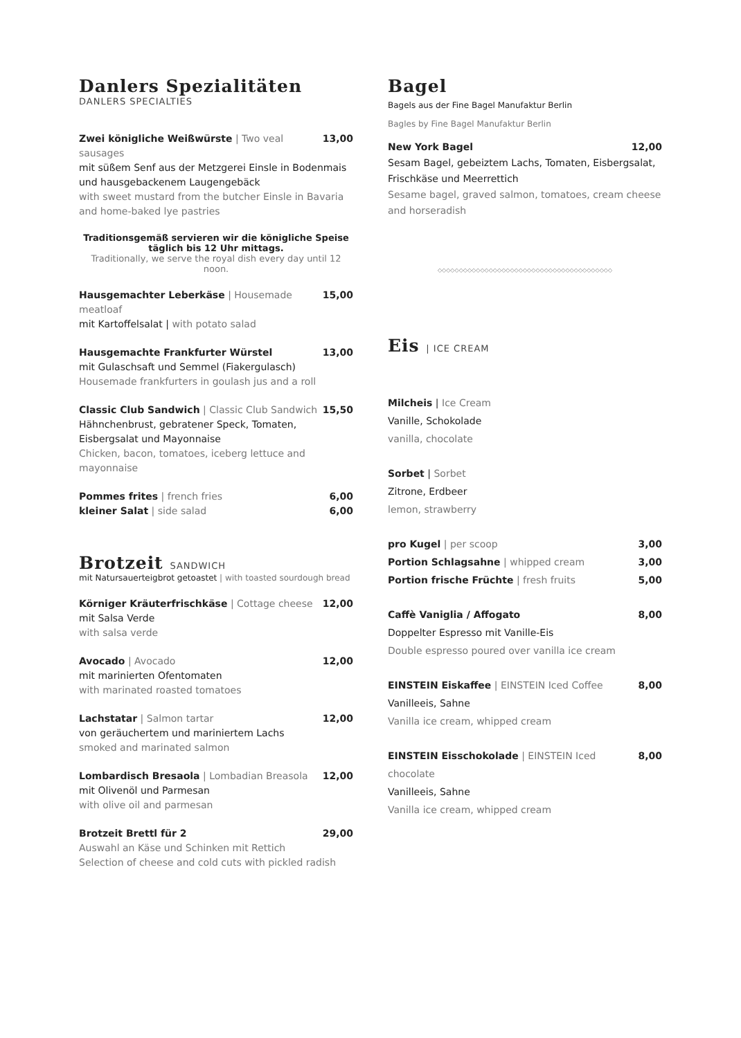Danlers Spezialitäten
DANLERS SPECIALTIES
Zwei königliche Weißwürste | Two veal sausages 13,00
mit süßem Senf aus der Metzgerei Einsle in Bodenmais und hausgebackenem Laugengebäck
with sweet mustard from the butcher Einsle in Bavaria and home-baked lye pastries
Traditionsgemäß servieren wir die königliche Speise
täglich bis 12 Uhr mittags.
Traditionally, we serve the royal dish every day until 12 noon.
Hausgemachter Leberkäse | Housemade meatloaf 15,00
mit Kartoffelsalat | with potato salad
Hausgemachte Frankfurter Würstel 13,00
mit Gulaschsaft und Semmel (Fiakergulasch)
Housemade frankfurters in goulash jus and a roll
Classic Club Sandwich | Classic Club Sandwich 15,50
Hähnchenbrust, gebratener Speck, Tomaten, Eisbergsalat und Mayonnaise
Chicken, bacon, tomatoes, iceberg lettuce and mayonnaise
Pommes frites | french fries 6,00
kleiner Salat | side salad 6,00
Brotzeit SANDWICH
mit Natursauerteigbrot getoastet | with toasted sourdough bread
Körniger Kräuterfrischkäse | Cottage cheese 12,00
mit Salsa Verde
with salsa verde
Avocado | Avocado 12,00
mit marinierten Ofentomaten
with marinated roasted tomatoes
Lachstatar | Salmon tartar 12,00
von geräuchertem und mariniertem Lachs
smoked and marinated salmon
Lombardisch Bresaola | Lombadian Breasola 12,00
mit Olivenöl und Parmesan
with olive oil and parmesan
Brotzeit Brettl für 2 29,00
Auswahl an Käse und Schinken mit Rettich
Selection of cheese and cold cuts with pickled radish
Bagel
Bagels aus der Fine Bagel Manufaktur Berlin
Bagles by Fine Bagel Manufaktur Berlin
New York Bagel 12,00
Sesam Bagel, gebeiztem Lachs, Tomaten, Eisbergsalat, Frischkäse und Meerrettich
Sesame bagel, graved salmon, tomatoes, cream cheese and horseradish
◇◇◇◇◇◇◇◇◇◇◇◇◇◇◇◇◇◇◇◇◇◇◇◇◇◇◇◇◇◇◇◇◇◇◇◇◇◇◇◇◇
Eis | ICE CREAM
Milcheis | Ice Cream
Vanille, Schokolade
vanilla, chocolate
Sorbet | Sorbet
Zitrone, Erdbeer
lemon, strawberry
pro Kugel | per scoop 3,00
Portion Schlagsahne | whipped cream 3,00
Portion frische Früchte | fresh fruits 5,00
Caffè Vaniglia / Affogato 8,00
Doppelter Espresso mit Vanille-Eis
Double espresso poured over vanilla ice cream
EINSTEIN Eiskaffee | EINSTEIN Iced Coffee 8,00
Vanilleeis, Sahne
Vanilla ice cream, whipped cream
EINSTEIN Eisschokolade | EINSTEIN Iced chocolate 8,00
Vanilleeis, Sahne
Vanilla ice cream, whipped cream